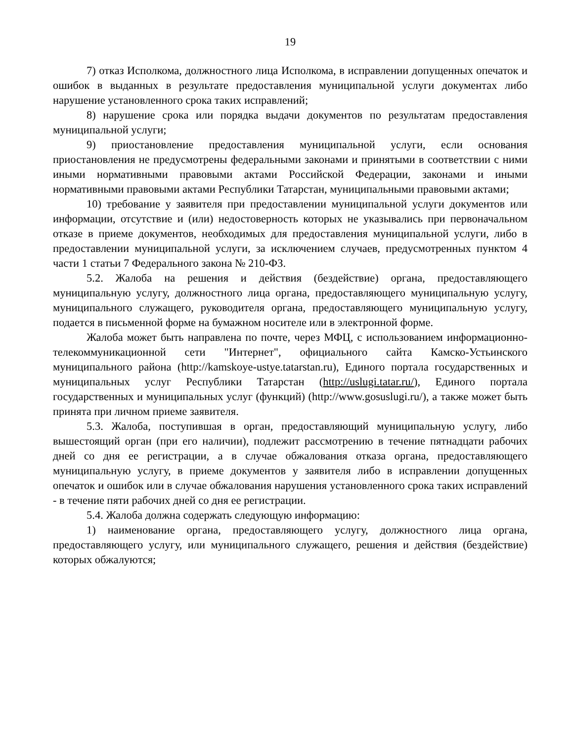19
7) отказ Исполкома, должностного лица Исполкома, в исправлении допущенных опечаток и ошибок в выданных в результате предоставления муниципальной услуги документах либо нарушение установленного срока таких исправлений;
8) нарушение срока или порядка выдачи документов по результатам предоставления муниципальной услуги;
9) приостановление предоставления муниципальной услуги, если основания приостановления не предусмотрены федеральными законами и принятыми в соответствии с ними иными нормативными правовыми актами Российской Федерации, законами и иными нормативными правовыми актами Республики Татарстан, муниципальными правовыми актами;
10) требование у заявителя при предоставлении муниципальной услуги документов или информации, отсутствие и (или) недостоверность которых не указывались при первоначальном отказе в приеме документов, необходимых для предоставления муниципальной услуги, либо в предоставлении муниципальной услуги, за исключением случаев, предусмотренных пунктом 4 части 1 статьи 7 Федерального закона № 210-ФЗ.
5.2. Жалоба на решения и действия (бездействие) органа, предоставляющего муниципальную услугу, должностного лица органа, предоставляющего муниципальную услугу, муниципального служащего, руководителя органа, предоставляющего муниципальную услугу, подается в письменной форме на бумажном носителе или в электронной форме.
Жалоба может быть направлена по почте, через МФЦ, с использованием информационно-телекоммуникационной сети "Интернет", официального сайта Камско-Устьинского муниципального района (http://kamskoye-ustye.tatarstan.ru), Единого портала государственных и муниципальных услуг Республики Татарстан (http://uslugi.tatar.ru/), Единого портала государственных и муниципальных услуг (функций) (http://www.gosuslugi.ru/), а также может быть принята при личном приеме заявителя.
5.3. Жалоба, поступившая в орган, предоставляющий муниципальную услугу, либо вышестоящий орган (при его наличии), подлежит рассмотрению в течение пятнадцати рабочих дней со дня ее регистрации, а в случае обжалования отказа органа, предоставляющего муниципальную услугу, в приеме документов у заявителя либо в исправлении допущенных опечаток и ошибок или в случае обжалования нарушения установленного срока таких исправлений - в течение пяти рабочих дней со дня ее регистрации.
5.4. Жалоба должна содержать следующую информацию:
1) наименование органа, предоставляющего услугу, должностного лица органа, предоставляющего услугу, или муниципального служащего, решения и действия (бездействие) которых обжалуются;